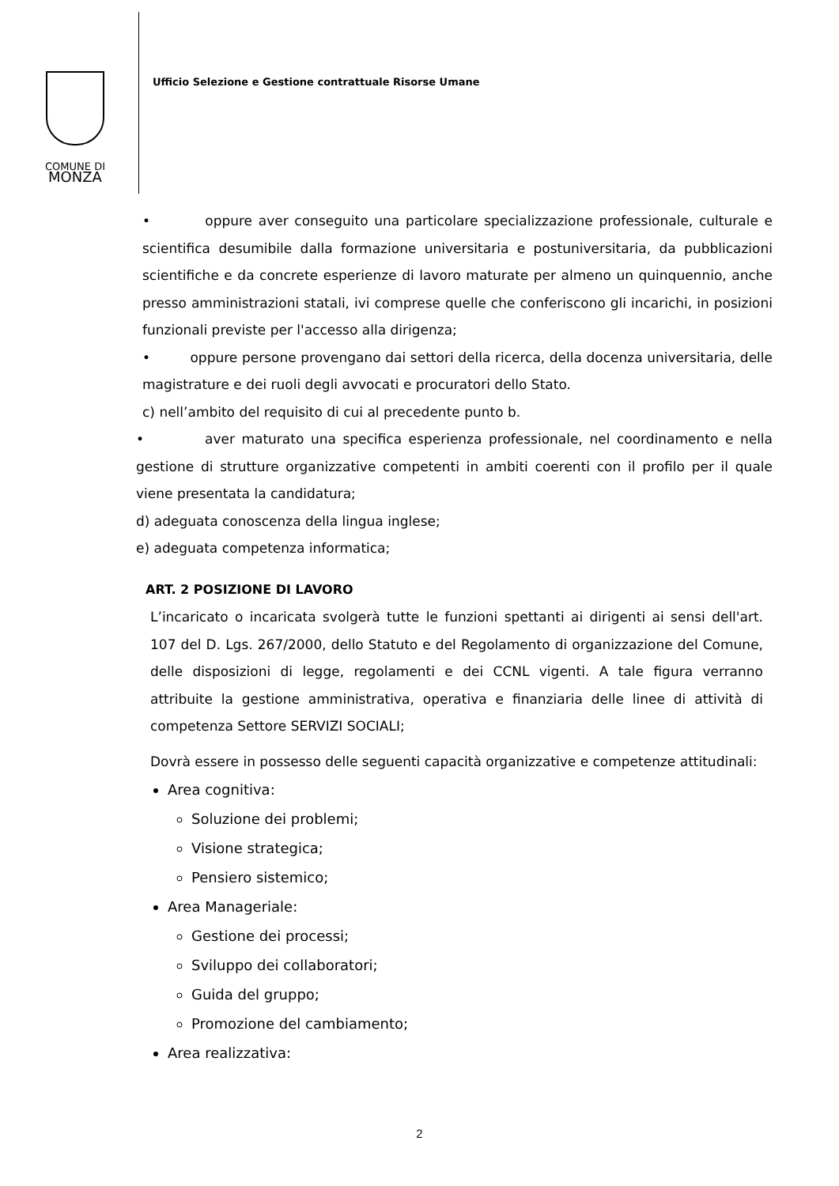COMUNE DI
MONZA
Ufficio Selezione e Gestione contrattuale Risorse Umane
• oppure aver conseguito una particolare specializzazione professionale, culturale e scientifica desumibile dalla formazione universitaria e postuniversitaria, da pubblicazioni scientifiche e da concrete esperienze di lavoro maturate per almeno un quinquennio, anche presso amministrazioni statali, ivi comprese quelle che conferiscono gli incarichi, in posizioni funzionali previste per l'accesso alla dirigenza;
• oppure persone provengano dai settori della ricerca, della docenza universitaria, delle magistrature e dei ruoli degli avvocati e procuratori dello Stato.
c) nell’ambito del requisito di cui al precedente punto b.
• aver maturato una specifica esperienza professionale, nel coordinamento e nella gestione di strutture organizzative competenti in ambiti coerenti con il profilo per il quale viene presentata la candidatura;
d) adeguata conoscenza della lingua inglese;
e) adeguata competenza informatica;
ART. 2 POSIZIONE DI LAVORO
L’incaricato o incaricata svolgerà tutte le funzioni spettanti ai dirigenti ai sensi dell'art. 107 del D. Lgs. 267/2000, dello Statuto e del Regolamento di organizzazione del Comune, delle disposizioni di legge, regolamenti e dei CCNL vigenti. A tale figura verranno attribuite la gestione amministrativa, operativa e finanziaria delle linee di attività di competenza Settore SERVIZI SOCIALI;
Dovrà essere in possesso delle seguenti capacità organizzative e competenze attitudinali:
Area cognitiva:
Soluzione dei problemi;
Visione strategica;
Pensiero sistemico;
Area Manageriale:
Gestione dei processi;
Sviluppo dei collaboratori;
Guida del gruppo;
Promozione del cambiamento;
Area realizzativa:
2